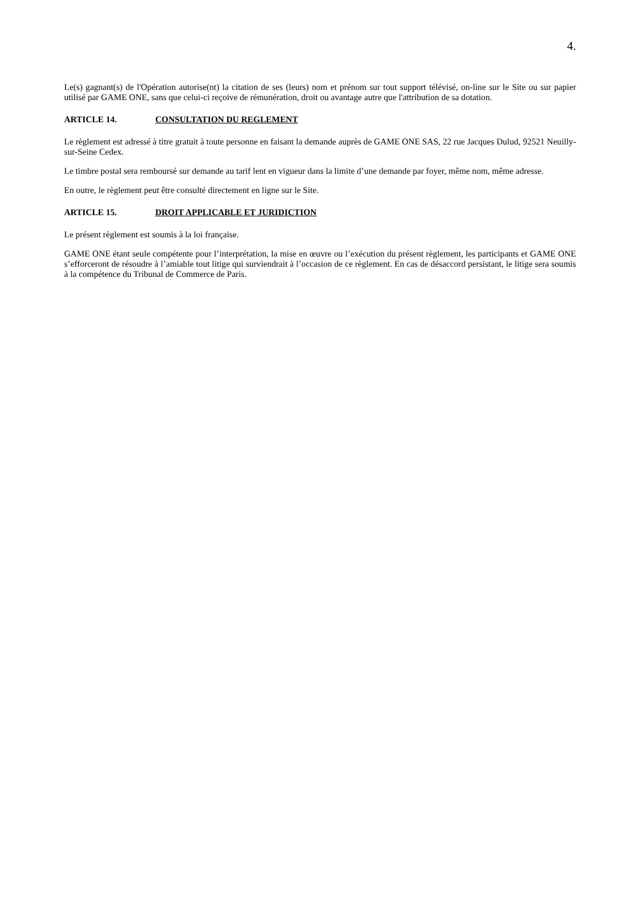4.
Le(s) gagnant(s) de l'Opération autorise(nt) la citation de ses (leurs) nom et prénom sur tout support télévisé, on-line sur le Site ou sur papier utilisé par GAME ONE, sans que celui-ci reçoive de rémunération, droit ou avantage autre que l'attribution de sa dotation.
ARTICLE 14. CONSULTATION DU REGLEMENT
Le règlement est adressé à titre gratuit à toute personne en faisant la demande auprès de GAME ONE SAS, 22 rue Jacques Dulud, 92521 Neuilly-sur-Seine Cedex.
Le timbre postal sera remboursé sur demande au tarif lent en vigueur dans la limite d’une demande par foyer, même nom, même adresse.
En outre, le règlement peut être consulté directement en ligne sur le Site.
ARTICLE 15. DROIT APPLICABLE ET JURIDICTION
Le présent règlement est soumis à la loi française.
GAME ONE étant seule compétente pour l’interprétation, la mise en œuvre ou l’exécution du présent règlement, les participants et GAME ONE s’efforceront de résoudre à l’amiable tout litige qui surviendrait à l’occasion de ce règlement. En cas de désaccord persistant, le litige sera soumis à la compétence du Tribunal de Commerce de Paris.